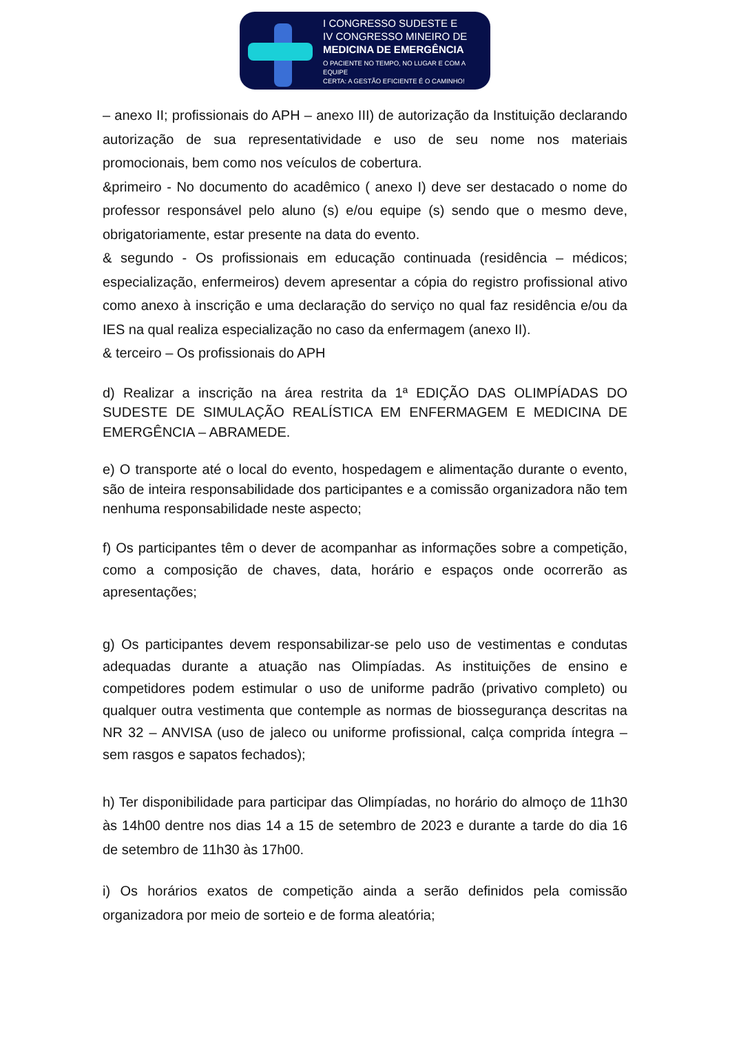I CONGRESSO SUDESTE E
IV CONGRESSO MINEIRO DE
MEDICINA DE EMERGÊNCIA
O PACIENTE NO TEMPO, NO LUGAR E COM A EQUIPE
CERTA: A GESTÃO EFICIENTE É O CAMINHO!
– anexo II; profissionais do APH – anexo III) de autorização da Instituição declarando autorização de sua representatividade e uso de seu nome nos materiais promocionais, bem como nos veículos de cobertura.
&primeiro - No documento do acadêmico ( anexo I) deve ser destacado o nome do professor responsável pelo aluno (s) e/ou equipe (s) sendo que o mesmo deve, obrigatoriamente, estar presente na data do evento.
& segundo - Os profissionais em educação continuada (residência – médicos; especialização, enfermeiros) devem apresentar a cópia do registro profissional ativo como anexo à inscrição e uma declaração do serviço no qual faz residência e/ou da IES na qual realiza especialização no caso da enfermagem (anexo II).
& terceiro – Os profissionais do APH
d) Realizar a inscrição na área restrita da 1ª EDIÇÃO DAS OLIMPÍADAS DO SUDESTE DE SIMULAÇÃO REALÍSTICA EM ENFERMAGEM E MEDICINA DE EMERGÊNCIA – ABRAMEDE.
e) O transporte até o local do evento, hospedagem e alimentação durante o evento, são de inteira responsabilidade dos participantes e a comissão organizadora não tem nenhuma responsabilidade neste aspecto;
f) Os participantes têm o dever de acompanhar as informações sobre a competição, como a composição de chaves, data, horário e espaços onde ocorrerão as apresentações;
g) Os participantes devem responsabilizar-se pelo uso de vestimentas e condutas adequadas durante a atuação nas Olimpíadas. As instituições de ensino e competidores podem estimular o uso de uniforme padrão (privativo completo) ou qualquer outra vestimenta que contemple as normas de biossegurança descritas na NR 32 – ANVISA (uso de jaleco ou uniforme profissional, calça comprida íntegra – sem rasgos e sapatos fechados);
h) Ter disponibilidade para participar das Olimpíadas, no horário do almoço de 11h30 às 14h00 dentre nos dias 14 a 15 de setembro de 2023 e durante a tarde do dia 16 de setembro de 11h30 às 17h00.
i) Os horários exatos de competição ainda a serão definidos pela comissão organizadora por meio de sorteio e de forma aleatória;